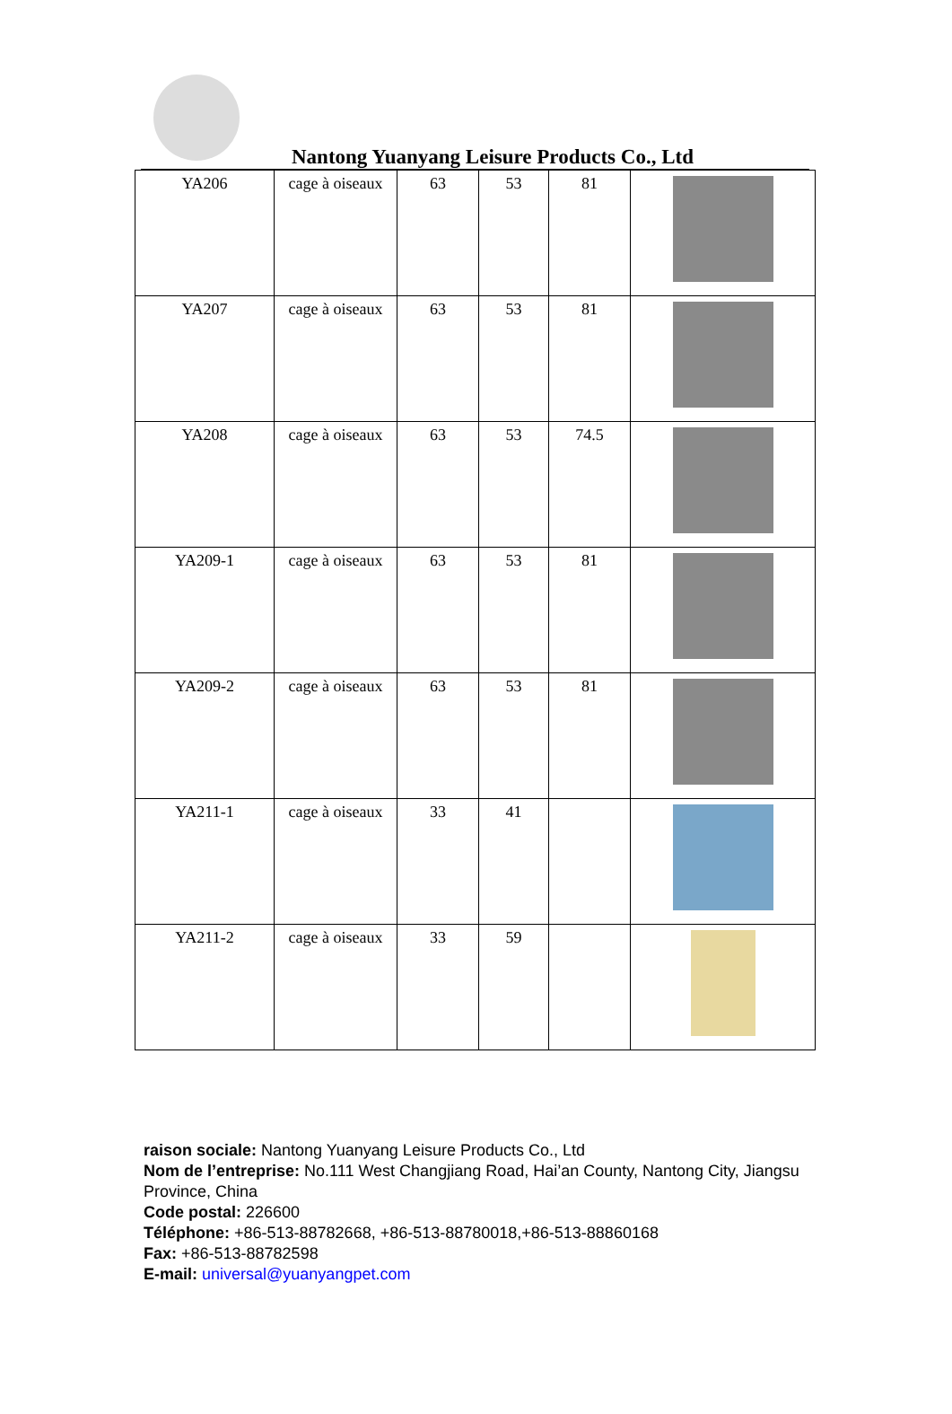Nantong Yuanyang Leisure Products Co., Ltd
| YA206 | cage à oiseaux | 63 | 53 | 81 | |
| YA207 | cage à oiseaux | 63 | 53 | 81 | |
| YA208 | cage à oiseaux | 63 | 53 | 74.5 | |
| YA209-1 | cage à oiseaux | 63 | 53 | 81 | |
| YA209-2 | cage à oiseaux | 63 | 53 | 81 | |
| YA211-1 | cage à oiseaux | 33 | 41 | | |
| YA211-2 | cage à oiseaux | 33 | 59 | | |
raison sociale: Nantong Yuanyang Leisure Products Co., Ltd
Nom de l’entreprise: No.111 West Changjiang Road, Hai’an County, Nantong City, Jiangsu Province, China
Code postal: 226600
Téléphone: +86-513-88782668, +86-513-88780018,+86-513-88860168
Fax: +86-513-88782598
E-mail: universal@yuanyangpet.com